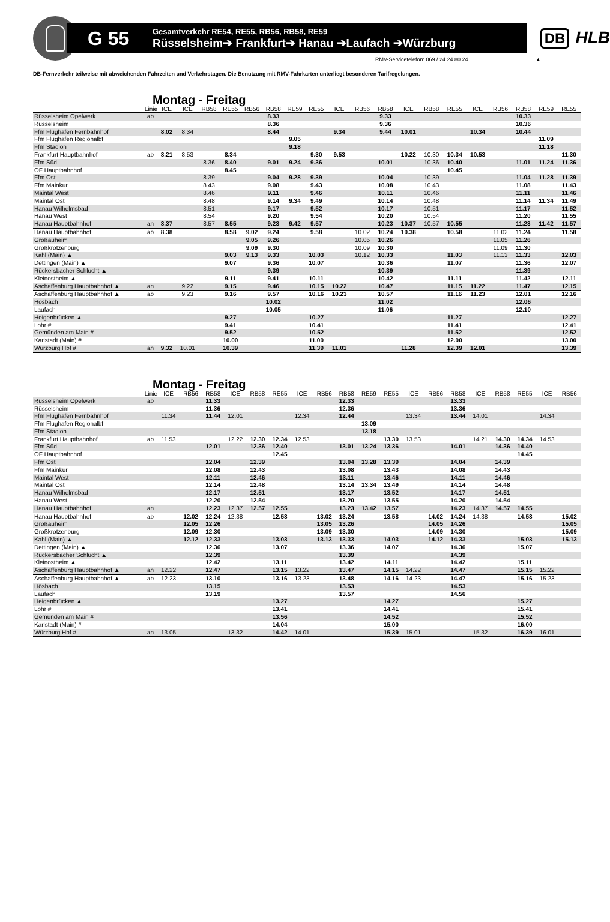G 55
Gesamtverkehr RE54, RE55, RB56, RB58, RE59
Rüsselsheim➔ Frankfurt➔ Hanau ➔Laufach ➔Würzburg
DB HLB
RMV-Servicetelefon: 069 / 24 24 80 24 ▲
DB-Fernverkehr teilweise mit abweichenden Fahrzeiten und Verkehrstagen. Die Benutzung mit RMV-Fahrkarten unterliegt besonderen Tarifregelungen.
Montag - Freitag
| | Linie | ICE | ICE | RB58 | RE55 | RB56 | RB58 | RE59 | RE55 | ICE | RB56 | RB58 | ICE | RB58 | RE55 | ICE | RB56 | RB58 | RE59 | RE55 |
| --- | --- | --- | --- | --- | --- | --- | --- | --- | --- | --- | --- | --- | --- | --- | --- | --- | --- | --- | --- | --- |
| Rüsselsheim Opelwerk | ab | | | | | | 8.33 | | | | | 9.33 | | | | | | 10.33 | | |
| Rüsselsheim | | | | | | | 8.36 | | | | | 9.36 | | | | | | 10.36 | | |
| Ffm Flughafen Fernbahnhof | | 8.02 | 8.34 | | | | 8.44 | | | 9.34 | | 9.44 | 10.01 | | | 10.34 | | 10.44 | | |
| Ffm Flughafen Regionalbf | | | | | | | | 9.05 | | | | | | | | | | | 11.09 | |
| Ffm Stadion | | | | | | | | 9.18 | | | | | | | | | | | 11.18 | |
| Frankfurt Hauptbahnhof | ab | 8.21 | 8.53 | | 8.34 | | | | 9.30 | 9.53 | | | 10.22 | 10.30 | 10.34 | 10.53 | | | | 11.30 |
| Ffm Süd | | | | 8.36 | 8.40 | | 9.01 | 9.24 | 9.36 | | | 10.01 | | 10.36 | 10.40 | | | 11.01 | 11.24 | 11.36 |
| OF Hauptbahnhof | | | | | 8.45 | | | | | | | | | | 10.45 | | | | | |
| Ffm Ost | | | | 8.39 | | | 9.04 | 9.28 | 9.39 | | | 10.04 | | 10.39 | | | | 11.04 | 11.28 | 11.39 |
| Ffm Mainkur | | | | 8.43 | | | 9.08 | | 9.43 | | | 10.08 | | 10.43 | | | | 11.08 | | 11.43 |
| Maintal West | | | | 8.46 | | | 9.11 | | 9.46 | | | 10.11 | | 10.46 | | | | 11.11 | | 11.46 |
| Maintal Ost | | | | 8.48 | | | 9.14 | 9.34 | 9.49 | | | 10.14 | | 10.48 | | | | 11.14 | 11.34 | 11.49 |
| Hanau Wilhelmsbad | | | | 8.51 | | | 9.17 | | 9.52 | | | 10.17 | | 10.51 | | | | 11.17 | | 11.52 |
| Hanau West | | | | 8.54 | | | 9.20 | | 9.54 | | | 10.20 | | 10.54 | | | | 11.20 | | 11.55 |
| Hanau Hauptbahnhof | an | 8.37 | | 8.57 | 8.55 | | 9.23 | 9.42 | 9.57 | | | 10.23 | 10.37 | 10.57 | 10.55 | | | 11.23 | 11.42 | 11.57 |
| Hanau Hauptbahnhof | ab | 8.38 | | | 8.58 | 9.02 | 9.24 | | 9.58 | | 10.02 | 10.24 | 10.38 | | 10.58 | | 11.02 | 11.24 | | 11.58 |
| Großauheim | | | | | | 9.05 | 9.26 | | | | 10.05 | 10.26 | | | | | 11.05 | 11.26 | | |
| Großkrotzenburg | | | | | | 9.09 | 9.30 | | | | 10.09 | 10.30 | | | | | 11.09 | 11.30 | | |
| Kahl (Main) ▲ | | | | | 9.03 | 9.13 | 9.33 | | 10.03 | | 10.12 | 10.33 | | | 11.03 | | 11.13 | 11.33 | | 12.03 |
| Dettingen (Main) ▲ | | | | | 9.07 | | 9.36 | | 10.07 | | | 10.36 | | | 11.07 | | | 11.36 | | 12.07 |
| Rückersbacher Schlucht ▲ | | | | | | | 9.39 | | | | | 10.39 | | | | | | 11.39 | | |
| Kleinostheim ▲ | | | | | 9.11 | | 9.41 | | 10.11 | | | 10.42 | | | 11.11 | | | 11.42 | | 12.11 |
| Aschaffenburg Hauptbahnhof ▲ | an | | 9.22 | | 9.15 | | 9.46 | | 10.15 | 10.22 | | 10.47 | | | 11.15 | 11.22 | | 11.47 | | 12.15 |
| Aschaffenburg Hauptbahnhof ▲ | ab | | 9.23 | | 9.16 | | 9.57 | | 10.16 | 10.23 | | 10.57 | | | 11.16 | 11.23 | | 12.01 | | 12.16 |
| Hösbach | | | | | | | 10.02 | | | | | 11.02 | | | | | | 12.06 | | |
| Laufach | | | | | | | 10.05 | | | | | 11.06 | | | | | | 12.10 | | |
| Heigenbrücken ▲ | | | | | 9.27 | | | | 10.27 | | | | | | 11.27 | | | | | 12.27 |
| Lohr # | | | | | 9.41 | | | | 10.41 | | | | | | 11.41 | | | | | 12.41 |
| Gemünden am Main # | | | | | 9.52 | | | | 10.52 | | | | | | 11.52 | | | | | 12.52 |
| Karlstadt (Main) # | | | | | 10.00 | | | | 11.00 | | | | | | 12.00 | | | | | 13.00 |
| Würzburg Hbf # | an | 9.32 | 10.01 | | 10.39 | | | | 11.39 | 11.01 | | | 11.28 | | 12.39 | 12.01 | | | | 13.39 |
Montag - Freitag
| | Linie | ICE | RB56 | RB58 | ICE | RB58 | RE55 | ICE | RB56 | RB58 | RE59 | RE55 | ICE | RB56 | RB58 | ICE | RB58 | RE55 | ICE | RB56 |
| --- | --- | --- | --- | --- | --- | --- | --- | --- | --- | --- | --- | --- | --- | --- | --- | --- | --- | --- | --- | --- |
| Rüsselsheim Opelwerk | ab | | | 11.33 | | | | | | 12.33 | | | | | 13.33 | | | | | |
| Rüsselsheim | | | | 11.36 | | | | | | 12.36 | | | | | 13.36 | | | | | |
| Ffm Flughafen Fernbahnhof | | 11.34 | | 11.44 | 12.01 | | | 12.34 | | 12.44 | | | 13.34 | | 13.44 | 14.01 | | | 14.34 | |
| Ffm Flughafen Regionalbf | | | | | | | | | | | 13.09 | | | | | | | | | |
| Ffm Stadion | | | | | | | | | | | 13.18 | | | | | | | | | |
| Frankfurt Hauptbahnhof | ab | 11.53 | | | 12.22 | 12.30 | 12.34 | 12.53 | | | | 13.30 | 13.53 | | | 14.21 | 14.30 | 14.34 | 14.53 | |
| Ffm Süd | | | | 12.01 | | 12.36 | 12.40 | | | 13.01 | 13.24 | 13.36 | | | 14.01 | | 14.36 | 14.40 | | |
| OF Hauptbahnhof | | | | | | | 12.45 | | | | | | | | | | | 14.45 | | |
| Ffm Ost | | | | 12.04 | | 12.39 | | | | 13.04 | 13.28 | 13.39 | | | 14.04 | | 14.39 | | | |
| Ffm Mainkur | | | | 12.08 | | 12.43 | | | | 13.08 | | 13.43 | | | 14.08 | | 14.43 | | | |
| Maintal West | | | | 12.11 | | 12.46 | | | | 13.11 | | 13.46 | | | 14.11 | | 14.46 | | | |
| Maintal Ost | | | | 12.14 | | 12.48 | | | | 13.14 | 13.34 | 13.49 | | | 14.14 | | 14.48 | | | |
| Hanau Wilhelmsbad | | | | 12.17 | | 12.51 | | | | 13.17 | | 13.52 | | | 14.17 | | 14.51 | | | |
| Hanau West | | | | 12.20 | | 12.54 | | | | 13.20 | | 13.55 | | | 14.20 | | 14.54 | | | |
| Hanau Hauptbahnhof | an | | | 12.23 | 12.37 | 12.57 | 12.55 | | | 13.23 | 13.42 | 13.57 | | | 14.23 | 14.37 | 14.57 | 14.55 | | |
| Hanau Hauptbahnhof | ab | | 12.02 | 12.24 | 12.38 | | 12.58 | | 13.02 | 13.24 | | 13.58 | | 14.02 | 14.24 | 14.38 | | 14.58 | | 15.02 |
| Großauheim | | | 12.05 | 12.26 | | | | | 13.05 | 13.26 | | | | 14.05 | 14.26 | | | | | 15.05 |
| Großkrotzenburg | | | 12.09 | 12.30 | | | | | 13.09 | 13.30 | | | | 14.09 | 14.30 | | | | | 15.09 |
| Kahl (Main) ▲ | | | 12.12 | 12.33 | | | 13.03 | | 13.13 | 13.33 | | 14.03 | | 14.12 | 14.33 | | | 15.03 | | 15.13 |
| Dettingen (Main) ▲ | | | | 12.36 | | | 13.07 | | | 13.36 | | 14.07 | | | 14.36 | | | 15.07 | | |
| Rückersbacher Schlucht ▲ | | | | 12.39 | | | | | | 13.39 | | | | | 14.39 | | | | | |
| Kleinostheim ▲ | | | | 12.42 | | | 13.11 | | | 13.42 | | 14.11 | | | 14.42 | | | 15.11 | | |
| Aschaffenburg Hauptbahnhof ▲ | an | 12.22 | | 12.47 | | | 13.15 | 13.22 | | 13.47 | | 14.15 | 14.22 | | 14.47 | | | 15.15 | 15.22 | |
| Aschaffenburg Hauptbahnhof ▲ | ab | 12.23 | | 13.10 | | | 13.16 | 13.23 | | 13.48 | | 14.16 | 14.23 | | 14.47 | | | 15.16 | 15.23 | |
| Hösbach | | | | 13.15 | | | | | | 13.53 | | | | | 14.53 | | | | | |
| Laufach | | | | 13.19 | | | | | | 13.57 | | | | | 14.56 | | | | | |
| Heigenbrücken ▲ | | | | | | | 13.27 | | | | | 14.27 | | | | | | 15.27 | | |
| Lohr # | | | | | | | 13.41 | | | | | 14.41 | | | | | | 15.41 | | |
| Gemünden am Main # | | | | | | | 13.56 | | | | | 14.52 | | | | | | 15.52 | | |
| Karlstadt (Main) # | | | | | | | 14.04 | | | | | 15.00 | | | | | | 16.00 | | |
| Würzburg Hbf # | an | 13.05 | | | 13.32 | | 14.42 | 14.01 | | | | 15.39 | 15.01 | | | 15.32 | | 16.39 | 16.01 | |